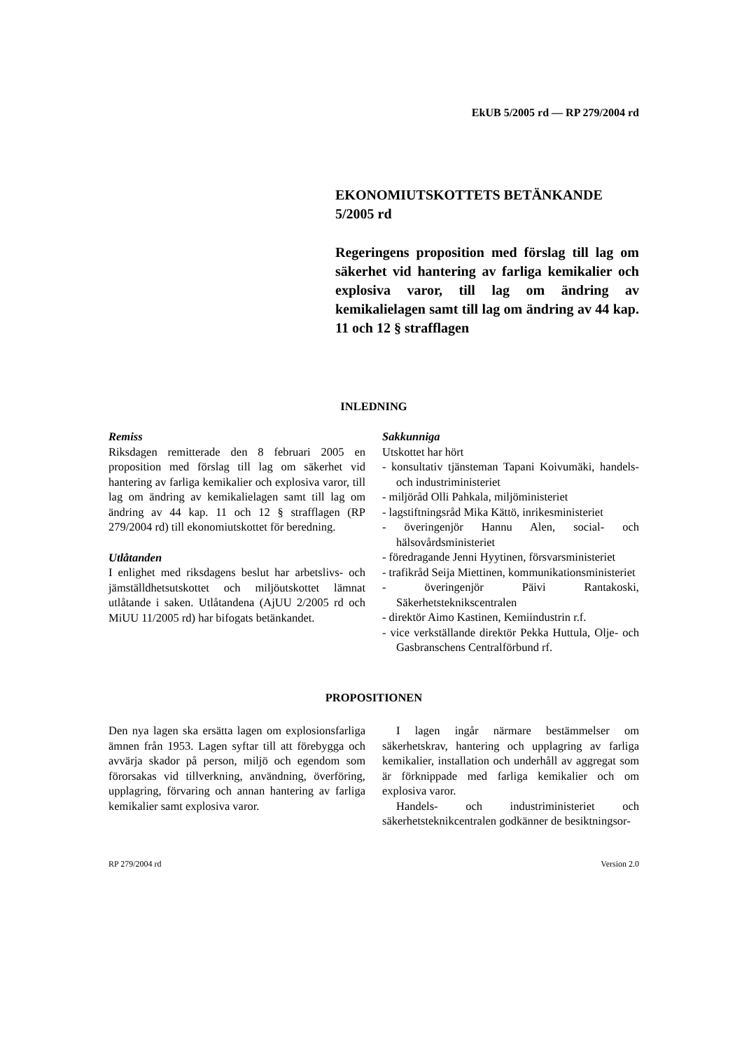EkUB 5/2005 rd — RP 279/2004 rd
EKONOMIUTSKOTTETS BETÄNKANDE
5/2005 rd
Regeringens proposition med förslag till lag om säkerhet vid hantering av farliga kemikalier och explosiva varor, till lag om ändring av kemikalielagen samt till lag om ändring av 44 kap. 11 och 12 § strafflagen
INLEDNING
Remiss
Riksdagen remitterade den 8 februari 2005 en proposition med förslag till lag om säkerhet vid hantering av farliga kemikalier och explosiva varor, till lag om ändring av kemikalielagen samt till lag om ändring av 44 kap. 11 och 12 § strafflagen (RP 279/2004 rd) till ekonomiutskottet för beredning.
Utlåtanden
I enlighet med riksdagens beslut har arbetslivs- och jämställdhetsutskottet och miljöutskottet lämnat utlåtande i saken. Utlåtandena (AjUU 2/2005 rd och MiUU 11/2005 rd) har bifogats betänkandet.
Sakkunniga
Utskottet har hört
- konsultativ tjänsteman Tapani Koivumäki, handels- och industriministeriet
- miljöråd Olli Pahkala, miljöministeriet
- lagstiftningsråd Mika Kättö, inrikesministeriet
- överingenjör Hannu Alen, social- och hälsovårdsministeriet
- föredragande Jenni Hyytinen, försvarsministeriet
- trafikråd Seija Miettinen, kommunikationsministeriet
- överingenjör Päivi Rantakoski, Säkerhetsteknikscentralen
- direktör Aimo Kastinen, Kemiindustrin r.f.
- vice verkställande direktör Pekka Huttula, Olje- och Gasbranschens Centralförbund rf.
PROPOSITIONEN
Den nya lagen ska ersätta lagen om explosionsfarliga ämnen från 1953. Lagen syftar till att förebygga och avvärja skador på person, miljö och egendom som förorsakas vid tillverkning, användning, överföring, upplagring, förvaring och annan hantering av farliga kemikalier samt explosiva varor.
I lagen ingår närmare bestämmelser om säkerhetskrav, hantering och upplagring av farliga kemikalier, installation och underhåll av aggregat som är förknippade med farliga kemikalier och om explosiva varor.
Handels- och industriministeriet och säkerhetsteknikcentralen godkänner de besiktningsor-
RP 279/2004 rd Version 2.0